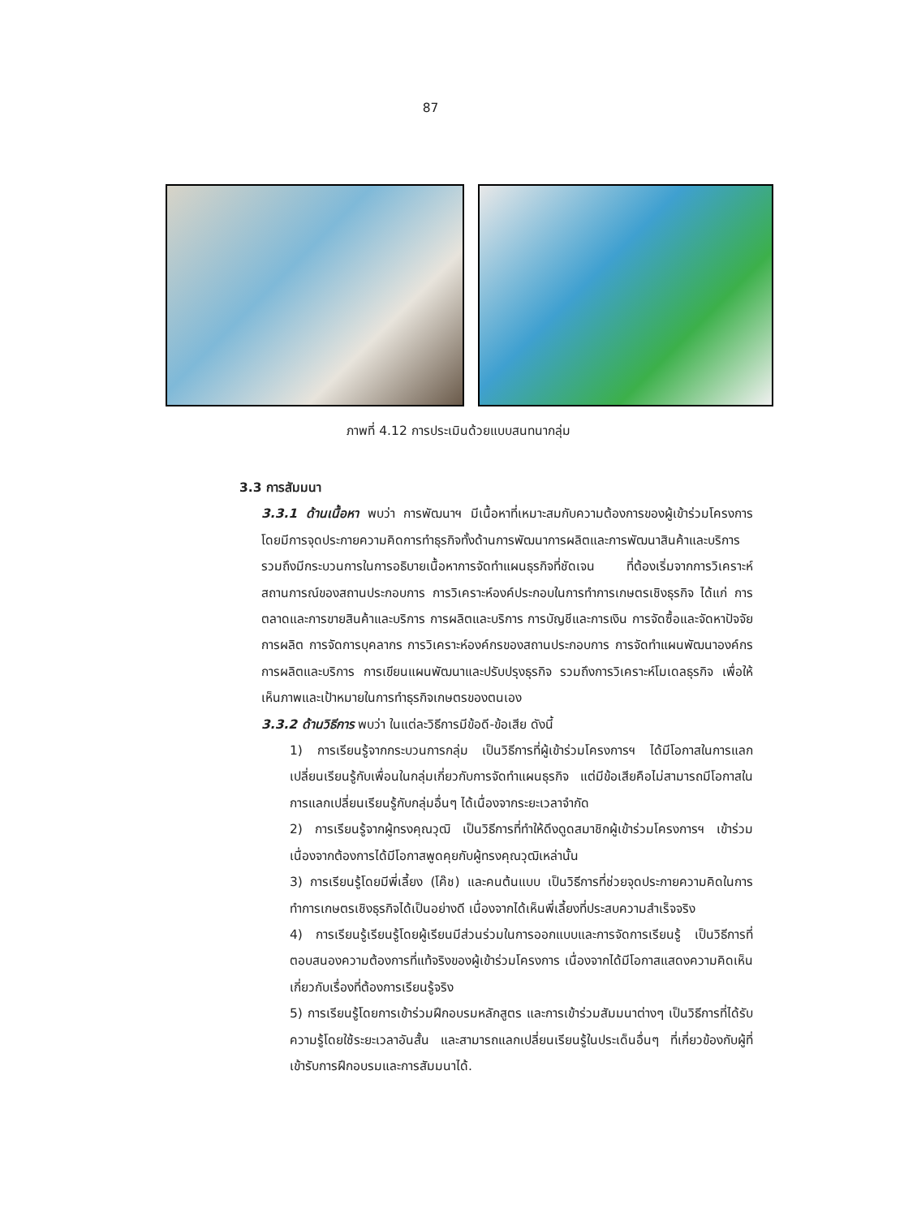87
ภาพที่ 4.12 การประเมินด้วยแบบสนทนากลุ่ม
3.3 การสัมมนา
3.3.1 ด้านเนื้อหา พบว่า การพัฒนาฯ มีเนื้อหาที่เหมาะสมกับความต้องการของผู้เข้าร่วมโครงการ โดยมีการจุดประกายความคิดการทำธุรกิจทั้งด้านการพัฒนาการผลิตและการพัฒนาสินค้าและบริการ รวมถึงมีกระบวนการในการอธิบายเนื้อหาการจัดทำแผนธุรกิจที่ชัดเจน ที่ต้องเริ่มจากการวิเคราะห์สถานการณ์ของสถานประกอบการ การวิเคราะห์องค์ประกอบในการทำการเกษตรเชิงธุรกิจ ได้แก่ การตลาดและการขายสินค้าและบริการ การผลิตและบริการ การบัญชีและการเงิน การจัดซื้อและจัดหาปัจจัยการผลิต การจัดการบุคลากร การวิเคราะห์องค์กรของสถานประกอบการ การจัดทำแผนพัฒนาองค์กร การผลิตและบริการ การเขียนแผนพัฒนาและปรับปรุงธุรกิจ รวมถึงการวิเคราะห์โมเดลธุรกิจ เพื่อให้เห็นภาพและเป้าหมายในการทำธุรกิจเกษตรของตนเอง
3.3.2 ด้านวิธีการ พบว่า ในแต่ละวิธีการมีข้อดี-ข้อเสีย ดังนี้
1) การเรียนรู้จากกระบวนการกลุ่ม เป็นวิธีการที่ผู้เข้าร่วมโครงการฯ ได้มีโอกาสในการแลกเปลี่ยนเรียนรู้กับเพื่อนในกลุ่มเกี่ยวกับการจัดทำแผนธุรกิจ แต่มีข้อเสียคือไม่สามารถมีโอกาสในการแลกเปลี่ยนเรียนรู้กับกลุ่มอื่นๆ ได้เนื่องจากระยะเวลาจำกัด
2) การเรียนรู้จากผู้ทรงคุณวุฒิ เป็นวิธีการที่ทำให้ดึงดูดสมาชิกผู้เข้าร่วมโครงการฯ เข้าร่วม เนื่องจากต้องการได้มีโอกาสพูดคุยกับผู้ทรงคุณวุฒิเหล่านั้น
3) การเรียนรู้โดยมีพี่เลี้ยง (โค๊ช) และคนต้นแบบ เป็นวิธีการที่ช่วยจุดประกายความคิดในการทำการเกษตรเชิงธุรกิจได้เป็นอย่างดี เนื่องจากได้เห็นพี่เลี้ยงที่ประสบความสำเร็จจริง
4) การเรียนรู้เรียนรู้โดยผู้เรียนมีส่วนร่วมในการออกแบบและการจัดการเรียนรู้ เป็นวิธีการที่ตอบสนองความต้องการที่แท้จริงของผู้เข้าร่วมโครงการ เนื่องจากได้มีโอกาสแสดงความคิดเห็นเกี่ยวกับเรื่องที่ต้องการเรียนรู้จริง
5) การเรียนรู้โดยการเข้าร่วมฝึกอบรมหลักสูตร และการเข้าร่วมสัมมนาต่างๆ เป็นวิธีการที่ได้รับความรู้โดยใช้ระยะเวลาอันสั้น และสามารถแลกเปลี่ยนเรียนรู้ในประเด็นอื่นๆ ที่เกี่ยวข้องกับผู้ที่เข้ารับการฝึกอบรมและการสัมมนาได้.